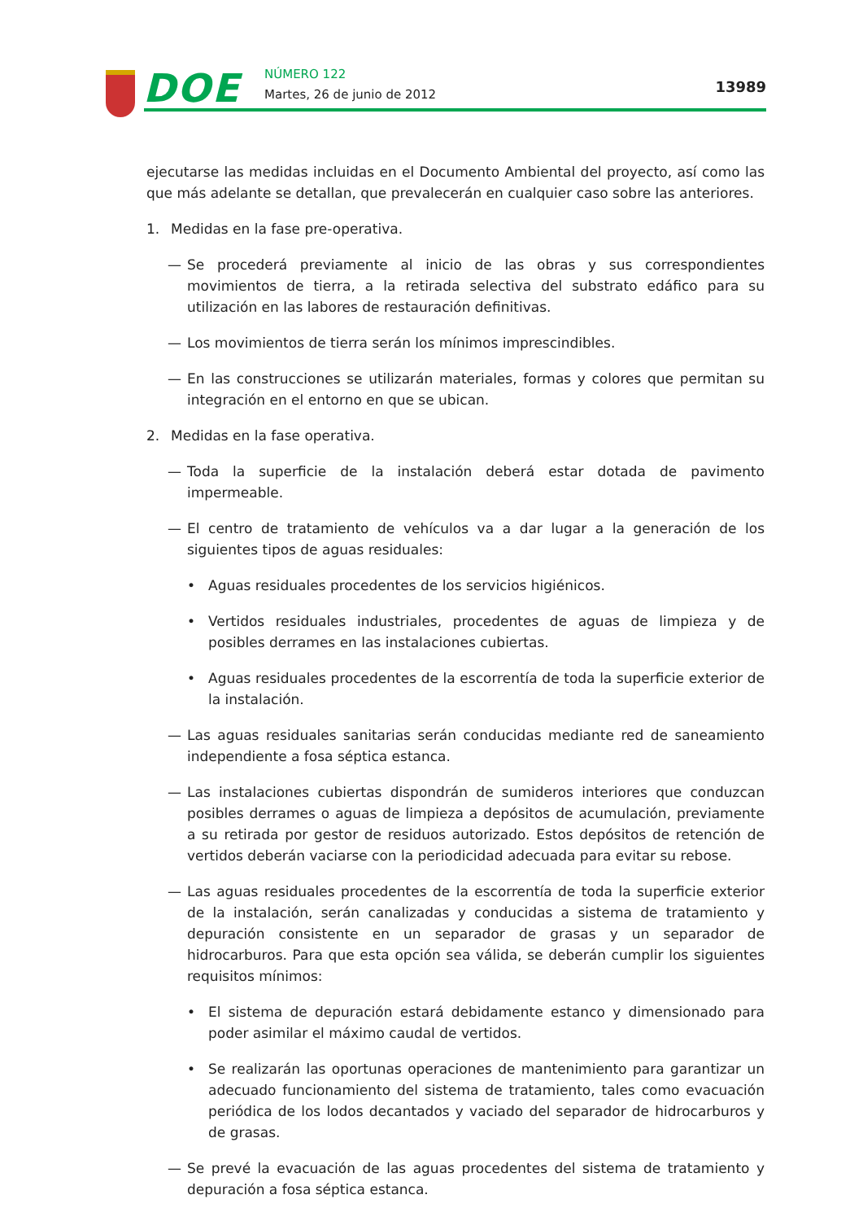DOE NÚMERO 122
Martes, 26 de junio de 2012 13989
ejecutarse las medidas incluidas en el Documento Ambiental del proyecto, así como las que más adelante se detallan, que prevalecerán en cualquier caso sobre las anteriores.
1. Medidas en la fase pre-operativa.
— Se procederá previamente al inicio de las obras y sus correspondientes movimientos de tierra, a la retirada selectiva del substrato edáfico para su utilización en las labores de restauración definitivas.
— Los movimientos de tierra serán los mínimos imprescindibles.
— En las construcciones se utilizarán materiales, formas y colores que permitan su integración en el entorno en que se ubican.
2. Medidas en la fase operativa.
— Toda la superficie de la instalación deberá estar dotada de pavimento impermeable.
— El centro de tratamiento de vehículos va a dar lugar a la generación de los siguientes tipos de aguas residuales:
• Aguas residuales procedentes de los servicios higiénicos.
• Vertidos residuales industriales, procedentes de aguas de limpieza y de posibles derrames en las instalaciones cubiertas.
• Aguas residuales procedentes de la escorrentía de toda la superficie exterior de la instalación.
— Las aguas residuales sanitarias serán conducidas mediante red de saneamiento independiente a fosa séptica estanca.
— Las instalaciones cubiertas dispondrán de sumideros interiores que conduzcan posibles derrames o aguas de limpieza a depósitos de acumulación, previamente a su retirada por gestor de residuos autorizado. Estos depósitos de retención de vertidos deberán vaciarse con la periodicidad adecuada para evitar su rebose.
— Las aguas residuales procedentes de la escorrentía de toda la superficie exterior de la instalación, serán canalizadas y conducidas a sistema de tratamiento y depuración consistente en un separador de grasas y un separador de hidrocarburos. Para que esta opción sea válida, se deberán cumplir los siguientes requisitos mínimos:
• El sistema de depuración estará debidamente estanco y dimensionado para poder asimilar el máximo caudal de vertidos.
• Se realizarán las oportunas operaciones de mantenimiento para garantizar un adecuado funcionamiento del sistema de tratamiento, tales como evacuación periódica de los lodos decantados y vaciado del separador de hidrocarburos y de grasas.
— Se prevé la evacuación de las aguas procedentes del sistema de tratamiento y depuración a fosa séptica estanca.